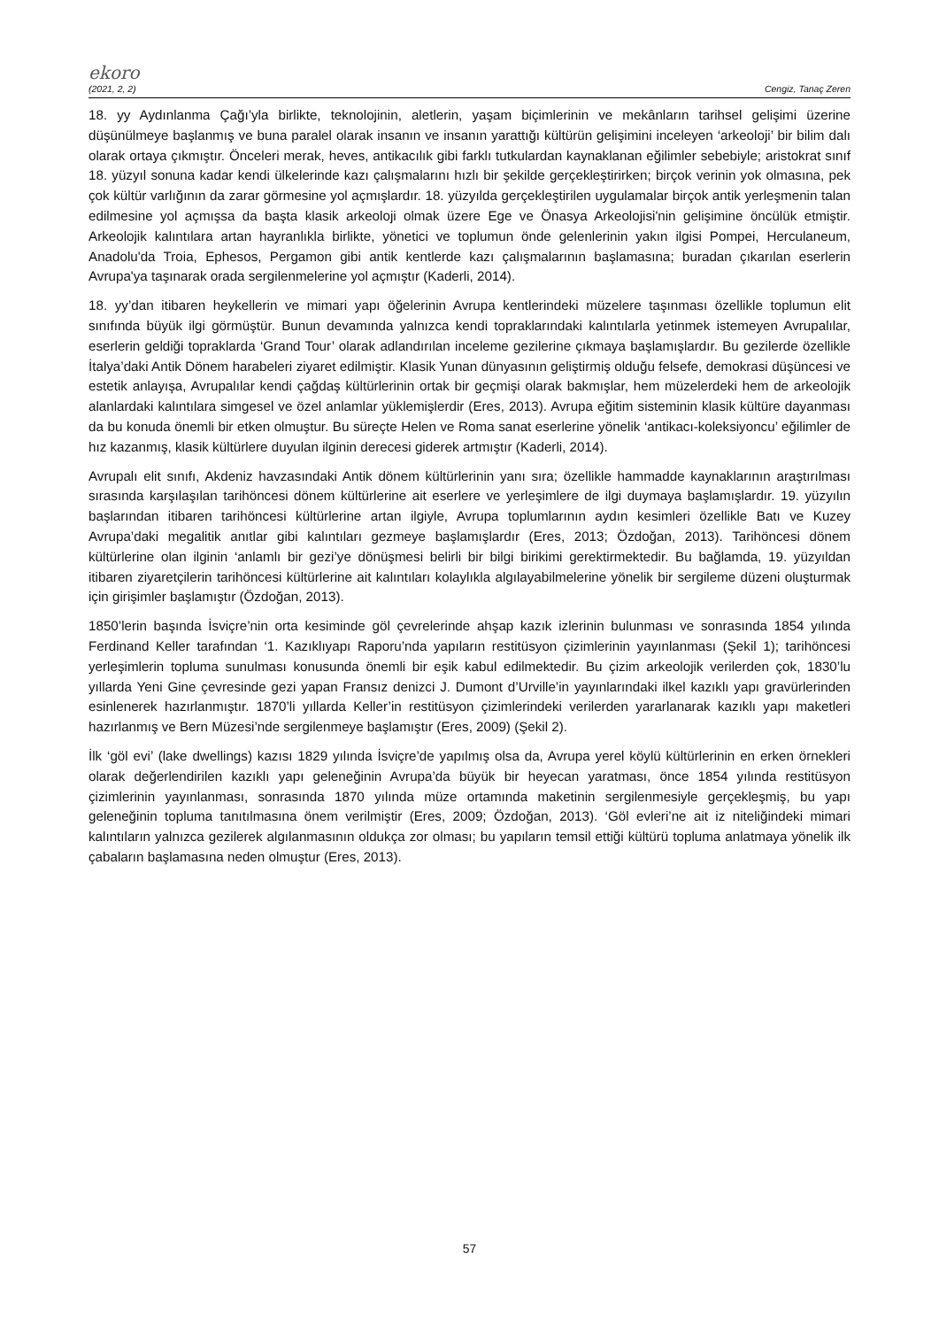ekoro
(2021, 2, 2) Cengiz, Tanaç Zeren
18. yy Aydınlanma Çağı’yla birlikte, teknolojinin, aletlerin, yaşam biçimlerinin ve mekânların tarihsel gelişimi üzerine düşünülmeye başlanmış ve buna paralel olarak insanın ve insanın yarattığı kültürün gelişimini inceleyen ‘arkeoloji’ bir bilim dalı olarak ortaya çıkmıştır. Önceleri merak, heves, antikacılık gibi farklı tutkulardan kaynaklanan eğilimler sebebiyle; aristokrat sınıf 18. yüzyıl sonuna kadar kendi ülkelerinde kazı çalışmalarını hızlı bir şekilde gerçekleştirirken; birçok verinin yok olmasına, pek çok kültür varlığının da zarar görmesine yol açmışlardır. 18. yüzyılda gerçekleştirilen uygulamalar birçok antik yerleşmenin talan edilmesine yol açmışsa da başta klasik arkeoloji olmak üzere Ege ve Önasya Arkeolojisi'nin gelişimine öncülük etmiştir. Arkeolojik kalıntılara artan hayranlıkla birlikte, yönetici ve toplumun önde gelenlerinin yakın ilgisi Pompei, Herculaneum, Anadolu'da Troia, Ephesos, Pergamon gibi antik kentlerde kazı çalışmalarının başlamasına; buradan çıkarılan eserlerin Avrupa'ya taşınarak orada sergilenmelerine yol açmıştır (Kaderli, 2014).
18. yy’dan itibaren heykellerin ve mimari yapı öğelerinin Avrupa kentlerindeki müzelere taşınması özellikle toplumun elit sınıfında büyük ilgi görmüştür. Bunun devamında yalnızca kendi topraklarındaki kalıntılarla yetinmek istemeyen Avrupalılar, eserlerin geldiği topraklarda ‘Grand Tour’ olarak adlandırılan inceleme gezilerine çıkmaya başlamışlardır. Bu gezilerde özellikle İtalya’daki Antik Dönem harabeleri ziyaret edilmiştir. Klasik Yunan dünyasının geliştirmiş olduğu felsefe, demokrasi düşüncesi ve estetik anlayışa, Avrupalılar kendi çağdaş kültürlerinin ortak bir geçmişi olarak bakmışlar, hem müzelerdeki hem de arkeolojik alanlardaki kalıntılara simgesel ve özel anlamlar yüklemişlerdir (Eres, 2013). Avrupa eğitim sisteminin klasik kültüre dayanması da bu konuda önemli bir etken olmuştur. Bu süreçte Helen ve Roma sanat eserlerine yönelik ‘antikacı-koleksiyoncu’ eğilimler de hız kazanmış, klasik kültürlere duyulan ilginin derecesi giderek artmıştır (Kaderli, 2014).
Avrupalı elit sınıfı, Akdeniz havzasındaki Antik dönem kültürlerinin yanı sıra; özellikle hammadde kaynaklarının araştırılması sırasında karşılaşılan tarihöncesi dönem kültürlerine ait eserlere ve yerleşimlere de ilgi duymaya başlamışlardır. 19. yüzyılın başlarından itibaren tarihöncesi kültürlerine artan ilgiyle, Avrupa toplumlarının aydın kesimleri özellikle Batı ve Kuzey Avrupa’daki megalitik anıtlar gibi kalıntıları gezmeye başlamışlardır (Eres, 2013; Özdoğan, 2013). Tarihöncesi dönem kültürlerine olan ilginin ‘anlamlı bir gezi’ye dönüşmesi belirli bir bilgi birikimi gerektirmektedir. Bu bağlamda, 19. yüzyıldan itibaren ziyaretçilerin tarihöncesi kültürlerine ait kalıntıları kolaylıkla algılayabilmelerine yönelik bir sergileme düzeni oluşturmak için girişimler başlamıştır (Özdoğan, 2013).
1850’lerin başında İsviçre’nin orta kesiminde göl çevrelerinde ahşap kazık izlerinin bulunması ve sonrasında 1854 yılında Ferdinand Keller tarafından ‘1. Kazıklıyapı Raporu’nda yapıların restitüsyon çizimlerinin yayınlanması (Şekil 1); tarihöncesi yerleşimlerin topluma sunulması konusunda önemli bir eşik kabul edilmektedir. Bu çizim arkeolojik verilerden çok, 1830’lu yıllarda Yeni Gine çevresinde gezi yapan Fransız denizci J. Dumont d’Urville’in yayınlarındaki ilkel kazıklı yapı gravürlerinden esinlenerek hazırlanmıştır. 1870’li yıllarda Keller’in restitüsyon çizimlerindeki verilerden yararlanarak kazıklı yapı maketleri hazırlanmış ve Bern Müzesi’nde sergilenmeye başlamıştır (Eres, 2009) (Şekil 2).
İlk ‘göl evi’ (lake dwellings) kazısı 1829 yılında İsviçre’de yapılmış olsa da, Avrupa yerel köylü kültürlerinin en erken örnekleri olarak değerlendirilen kazıklı yapı geleneğinin Avrupa’da büyük bir heyecan yaratması, önce 1854 yılında restitüsyon çizimlerinin yayınlanması, sonrasında 1870 yılında müze ortamında maketinin sergilenmesiyle gerçekleşmiş, bu yapı geleneğinin topluma tanıtılmasına önem verilmiştir (Eres, 2009; Özdoğan, 2013). ‘Göl evleri’ne ait iz niteliğindeki mimari kalıntıların yalnızca gezilerek algılanmasının oldukça zor olması; bu yapıların temsil ettiği kültürü topluma anlatmaya yönelik ilk çabaların başlamasına neden olmuştur (Eres, 2013).
57